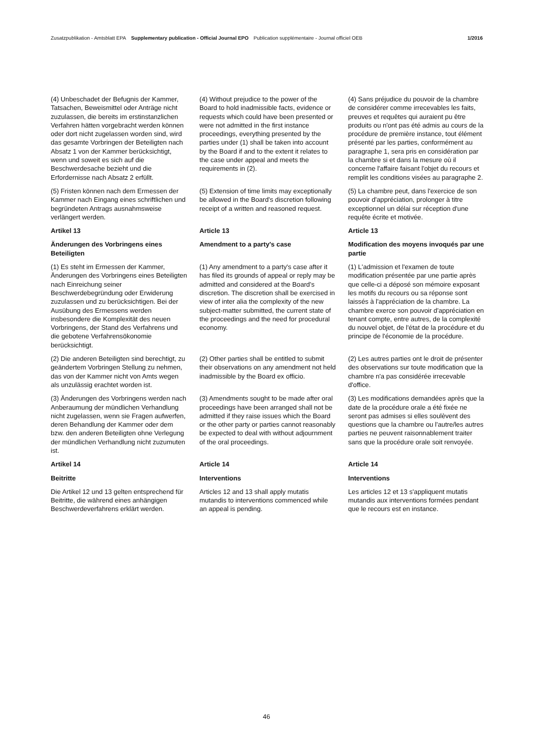Zusatzpublikation - Amtsblatt EPA Supplementary publication - Official Journal EPO Publication supplémentaire - Journal officiel OEB 1/2016
(4) Unbeschadet der Befugnis der Kammer, Tatsachen, Beweismittel oder Anträge nicht zuzulassen, die bereits im erstinstanzlichen Verfahren hätten vorgebracht werden können oder dort nicht zugelassen worden sind, wird das gesamte Vorbringen der Beteiligten nach Absatz 1 von der Kammer berücksichtigt, wenn und soweit es sich auf die Beschwerdesache bezieht und die Erfordernisse nach Absatz 2 erfüllt.
(4) Without prejudice to the power of the Board to hold inadmissible facts, evidence or requests which could have been presented or were not admitted in the first instance proceedings, everything presented by the parties under (1) shall be taken into account by the Board if and to the extent it relates to the case under appeal and meets the requirements in (2).
(4) Sans préjudice du pouvoir de la chambre de considérer comme irrecevables les faits, preuves et requêtes qui auraient pu être produits ou n'ont pas été admis au cours de la procédure de première instance, tout élément présenté par les parties, conformément au paragraphe 1, sera pris en considération par la chambre si et dans la mesure où il concerne l'affaire faisant l'objet du recours et remplit les conditions visées au paragraphe 2.
(5) Fristen können nach dem Ermessen der Kammer nach Eingang eines schriftlichen und begründeten Antrags ausnahmsweise verlängert werden.
(5) Extension of time limits may exceptionally be allowed in the Board's discretion following receipt of a written and reasoned request.
(5) La chambre peut, dans l'exercice de son pouvoir d'appréciation, prolonger à titre exceptionnel un délai sur réception d'une requête écrite et motivée.
Artikel 13
Article 13
Article 13
Änderungen des Vorbringens eines Beteiligten
Amendment to a party's case
Modification des moyens invoqués par une partie
(1) Es steht im Ermessen der Kammer, Änderungen des Vorbringens eines Beteiligten nach Einreichung seiner Beschwerdebegründung oder Erwiderung zuzulassen und zu berücksichtigen. Bei der Ausübung des Ermessens werden insbesondere die Komplexität des neuen Vorbringens, der Stand des Verfahrens und die gebotene Verfahrensökonomie berücksichtigt.
(1) Any amendment to a party's case after it has filed its grounds of appeal or reply may be admitted and considered at the Board's discretion. The discretion shall be exercised in view of inter alia the complexity of the new subject-matter submitted, the current state of the proceedings and the need for procedural economy.
(1) L'admission et l'examen de toute modification présentée par une partie après que celle-ci a déposé son mémoire exposant les motifs du recours ou sa réponse sont laissés à l'appréciation de la chambre. La chambre exerce son pouvoir d'appréciation en tenant compte, entre autres, de la complexité du nouvel objet, de l'état de la procédure et du principe de l'économie de la procédure.
(2) Die anderen Beteiligten sind berechtigt, zu geändertem Vorbringen Stellung zu nehmen, das von der Kammer nicht von Amts wegen als unzulässig erachtet worden ist.
(2) Other parties shall be entitled to submit their observations on any amendment not held inadmissible by the Board ex officio.
(2) Les autres parties ont le droit de présenter des observations sur toute modification que la chambre n'a pas considérée irrecevable d'office.
(3) Änderungen des Vorbringens werden nach Anberaumung der mündlichen Verhandlung nicht zugelassen, wenn sie Fragen aufwerfen, deren Behandlung der Kammer oder dem bzw. den anderen Beteiligten ohne Verlegung der mündlichen Verhandlung nicht zuzumuten ist.
(3) Amendments sought to be made after oral proceedings have been arranged shall not be admitted if they raise issues which the Board or the other party or parties cannot reasonably be expected to deal with without adjournment of the oral proceedings.
(3) Les modifications demandées après que la date de la procédure orale a été fixée ne seront pas admises si elles soulèvent des questions que la chambre ou l'autre/les autres parties ne peuvent raisonnablement traiter sans que la procédure orale soit renvoyée.
Artikel 14
Article 14
Article 14
Beitritte
Interventions
Interventions
Die Artikel 12 und 13 gelten entsprechend für Beitritte, die während eines anhängigen Beschwerdeverfahrens erklärt werden.
Articles 12 and 13 shall apply mutatis mutandis to interventions commenced while an appeal is pending.
Les articles 12 et 13 s'appliquent mutatis mutandis aux interventions formées pendant que le recours est en instance.
46